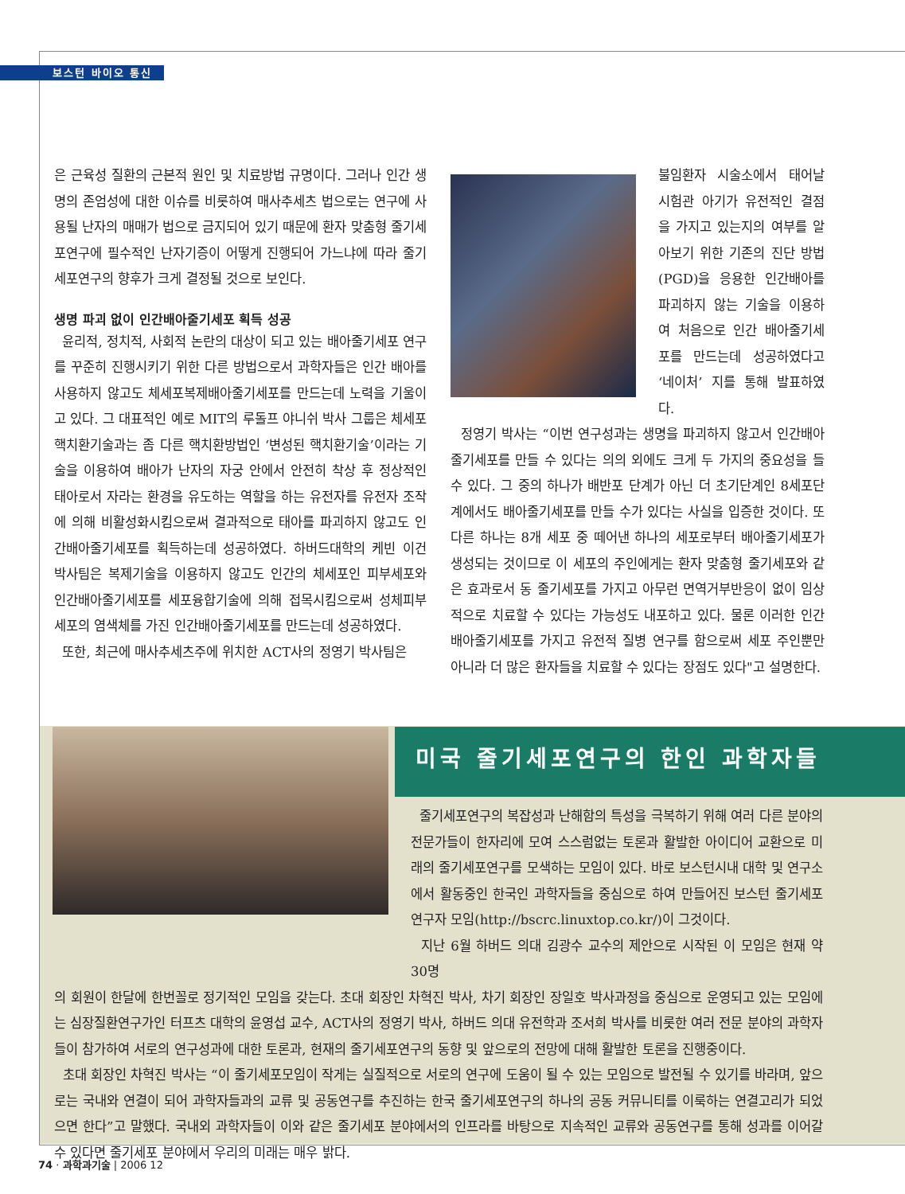보스턴 바이오 통신
은 근육성 질환의 근본적 원인 및 치료방법 규명이다. 그러나 인간 생명의 존엄성에 대한 이슈를 비롯하여 매사추세츠 법으로는 연구에 사용될 난자의 매매가 법으로 금지되어 있기 때문에 환자 맞춤형 줄기세포연구에 필수적인 난자기증이 어떻게 진행되어 가느냐에 따라 줄기세포연구의 향후가 크게 결정될 것으로 보인다.
생명 파괴 없이 인간배아줄기세포 획득 성공
윤리적, 정치적, 사회적 논란의 대상이 되고 있는 배아줄기세포 연구를 꾸준히 진행시키기 위한 다른 방법으로서 과학자들은 인간 배아를 사용하지 않고도 체세포복제배아줄기세포를 만드는데 노력을 기울이고 있다. 그 대표적인 예로 MIT의 루돌프 야니쉬 박사 그룹은 체세포핵치환기술과는 좀 다른 핵치환방법인 ‘변성된 핵치환기술’이라는 기술을 이용하여 배아가 난자의 자궁 안에서 안전히 착상 후 정상적인 태아로서 자라는 환경을 유도하는 역할을 하는 유전자를 유전자 조작에 의해 비활성화시킴으로써 결과적으로 태아를 파괴하지 않고도 인간배아줄기세포를 획득하는데 성공하였다. 하버드대학의 케빈 이건 박사팀은 복제기술을 이용하지 않고도 인간의 체세포인 피부세포와 인간배아줄기세포를 세포융합기술에 의해 접목시킴으로써 성체피부세포의 염색체를 가진 인간배아줄기세포를 만드는데 성공하였다.
또한, 최근에 매사추세츠주에 위치한 ACT사의 정영기 박사팀은
불임환자 시술소에서 태어날 시험관 아기가 유전적인 결점을 가지고 있는지의 여부를 알아보기 위한 기존의 진단 방법(PGD)을 응용한 인간배아를 파괴하지 않는 기술을 이용하여 처음으로 인간 배아줄기세포를 만드는데 성공하였다고 ‘네이처’ 지를 통해 발표하였다.
정영기 박사는 “이번 연구성과는 생명을 파괴하지 않고서 인간배아줄기세포를 만들 수 있다는 의의 외에도 크게 두 가지의 중요성을 들 수 있다. 그 중의 하나가 배반포 단계가 아닌 더 초기단계인 8세포단계에서도 배아줄기세포를 만들 수가 있다는 사실을 입증한 것이다. 또 다른 하나는 8개 세포 중 떼어낸 하나의 세포로부터 배아줄기세포가 생성되는 것이므로 이 세포의 주인에게는 환자 맞춤형 줄기세포와 같은 효과로서 동 줄기세포를 가지고 아무런 면역거부반응이 없이 임상적으로 치료할 수 있다는 가능성도 내포하고 있다. 물론 이러한 인간배아줄기세포를 가지고 유전적 질병 연구를 함으로써 세포 주인뿐만 아니라 더 많은 환자들을 치료할 수 있다는 장점도 있다"고 설명한다.
미국 줄기세포연구의 한인 과학자들
줄기세포연구의 복잡성과 난해함의 특성을 극복하기 위해 여러 다른 분야의 전문가들이 한자리에 모여 스스럼없는 토론과 활발한 아이디어 교환으로 미래의 줄기세포연구를 모색하는 모임이 있다. 바로 보스턴시내 대학 및 연구소에서 활동중인 한국인 과학자들을 중심으로 하여 만들어진 보스턴 줄기세포 연구자 모임(http://bscrc.linuxtop.co.kr/)이 그것이다.
지난 6월 하버드 의대 김광수 교수의 제안으로 시작된 이 모임은 현재 약 30명
의 회원이 한달에 한번꼴로 정기적인 모임을 갖는다. 초대 회장인 차혁진 박사, 차기 회장인 장일호 박사과정을 중심으로 운영되고 있는 모임에는 심장질환연구가인 터프츠 대학의 윤영섭 교수, ACT사의 정영기 박사, 하버드 의대 유전학과 조서희 박사를 비롯한 여러 전문 분야의 과학자들이 참가하여 서로의 연구성과에 대한 토론과, 현재의 줄기세포연구의 동향 및 앞으로의 전망에 대해 활발한 토론을 진행중이다.
초대 회장인 차혁진 박사는 “이 줄기세포모임이 작게는 실질적으로 서로의 연구에 도움이 될 수 있는 모임으로 발전될 수 있기를 바라며, 앞으로는 국내와 연결이 되어 과학자들과의 교류 및 공동연구를 추진하는 한국 줄기세포연구의 하나의 공동 커뮤니티를 이룩하는 연결고리가 되었으면 한다”고 말했다. 국내외 과학자들이 이와 같은 줄기세포 분야에서의 인프라를 바탕으로 지속적인 교류와 공동연구를 통해 성과를 이어갈 수 있다면 줄기세포 분야에서 우리의 미래는 매우 밝다.
74 · 과학과기술 | 2006 12